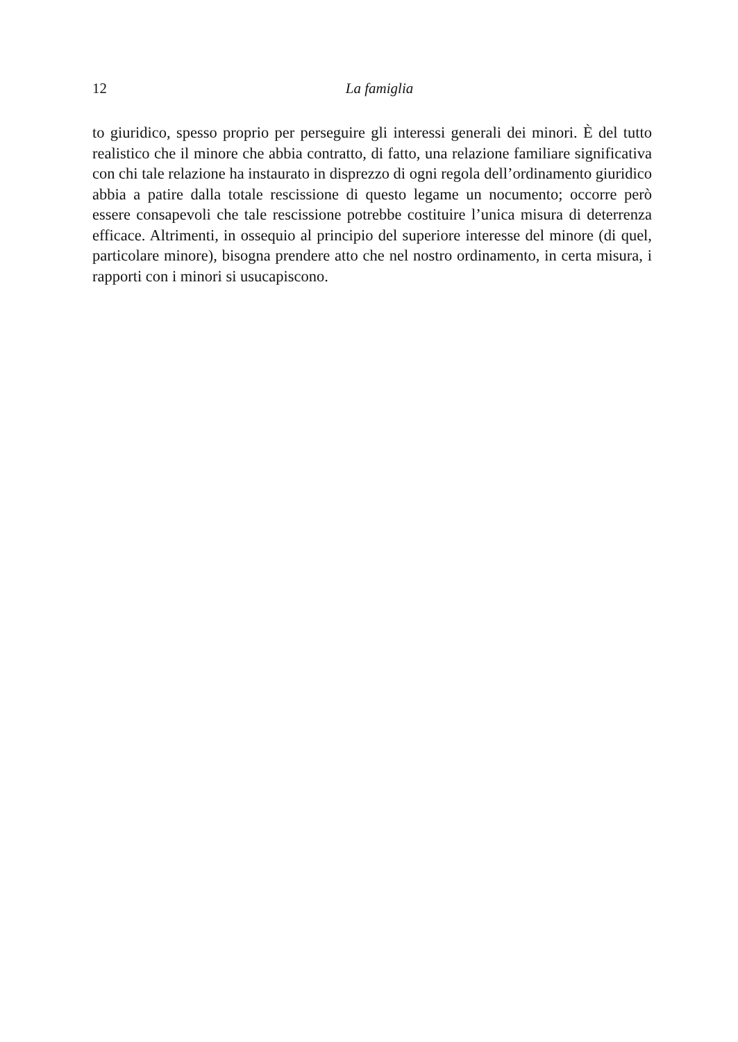12
La famiglia
to giuridico, spesso proprio per perseguire gli interessi generali dei minori. È del tutto realistico che il minore che abbia contratto, di fatto, una relazione familiare significativa con chi tale relazione ha instaurato in disprezzo di ogni regola dell’ordinamento giuridico abbia a patire dalla totale rescissione di questo legame un nocumento; occorre però essere consapevoli che tale rescissione potrebbe costituire l’unica misura di deterrenza efficace. Altrimenti, in ossequio al principio del superiore interesse del minore (di quel, particolare minore), bisogna prendere atto che nel nostro ordinamento, in certa misura, i rapporti con i minori si usucapiscono.